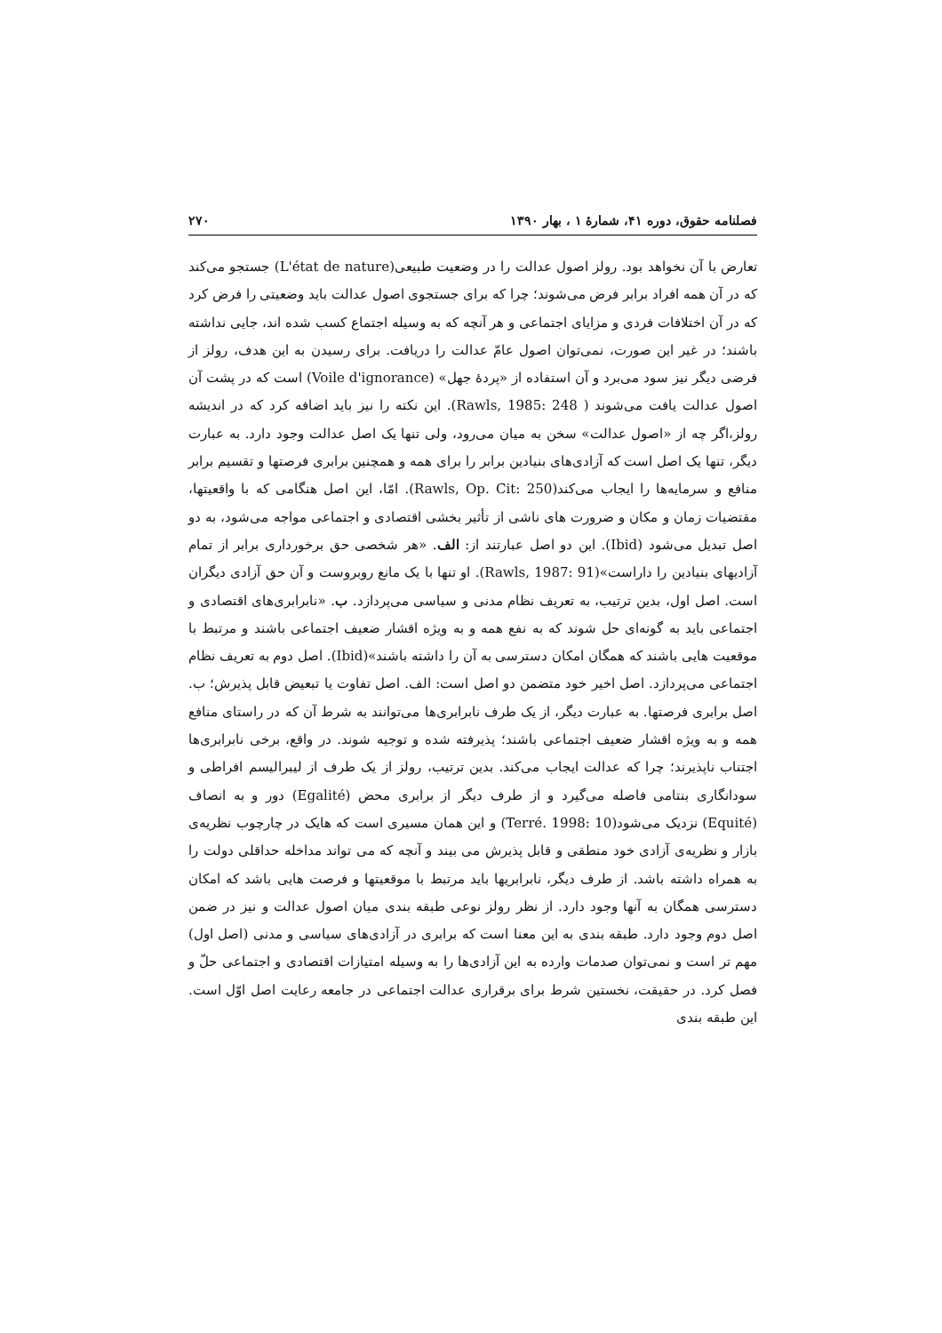فصلنامه حقوق، دوره ۴۱، شمارهٔ ۱ ، بهار ۱۳۹۰ ۲۷۰
تعارض با آن نخواهد بود. رولز اصول عدالت را در وضعیت طبیعی(L'état de nature) جستجو می‌کند که در آن همه افراد برابر فرض می‌شوند؛ چرا که برای جستجوی اصول عدالت باید وضعیتی را فرض کرد که در آن اختلافات فردی و مزایای اجتماعی و هر آنچه که به وسیله اجتماع کسب شده اند، جایی نداشته باشند؛ در غیر این صورت، نمی‌توان اصول عامّ عدالت را دریافت. برای رسیدن به این هدف، رولز از فرضی دیگر نیز سود می‌برد و آن استفاده از «پردهٔ جهل» (Voile d'ignorance) است که در پشت آن اصول عدالت یافت می‌شوند ( Rawls, 1985: 248). این نکته را نیز باید اضافه کرد که در اندیشه رولز،اگر چه از «اصول عدالت» سخن به میان می‌رود، ولی تنها یک اصل عدالت وجود دارد. به عبارت دیگر، تنها یک اصل است که آزادی‌های بنیادین برابر را برای همه و همچنین برابری فرصتها و تقسیم برابر منافع و سرمایه‌ها را ایجاب می‌کند(Rawls, Op. Cit: 250). امّا، این اصل هنگامی که با واقعیتها، مقتضیات زمان و مکان و ضرورت های ناشی از تأثیر بخشی اقتصادی و اجتماعی مواجه می‌شود، به دو اصل تبدیل می‌شود (Ibid). این دو اصل عبارتند از: الف. «هر شخصی حق برخورداری برابر از تمام آزادیهای بنیادین را داراست»(Rawls, 1987: 91). او تنها با یک مانع روبروست و آن حق آزادی دیگران است. اصل اول، بدین ترتیب، به تعریف نظام مدنی و سیاسی می‌پردازد. ب. «نابرابری‌های اقتصادی و اجتماعی باید به گونه‌ای حل شوند که به نفع همه و به ویژه اقشار ضعیف اجتماعی باشند و مرتبط با موقعیت هایی باشند که همگان امکان دسترسی به آن را داشته باشند»(Ibid). اصل دوم به تعریف نظام اجتماعی می‌پردازد. اصل اخیر خود متضمن دو اصل است: الف. اصل تفاوت یا تبعیض قابل پذیرش؛ ب. اصل برابری فرصتها. به عبارت دیگر، از یک طرف نابرابری‌ها می‌توانند به شرط آن که در راستای منافع همه و به ویژه اقشار ضعیف اجتماعی باشند؛ پذیرفته شده و توجیه شوند. در واقع، برخی نابرابری‌ها اجتناب ناپذیرند؛ چرا که عدالت ایجاب می‌کند. بدین ترتیب، رولز از یک طرف از لیبرالیسم افراطی و سودانگاری بنتامی فاصله می‌گیرد و از طرف دیگر از برابری محض (Egalité) دور و به انصاف (Equité) نزدیک می‌شود(Terré. 1998: 10) و این همان مسیری است که هایک در چارچوب نظریه‌ی بازار و نظریه‌ی آزادی خود منطقی و قابل پذیرش می بیند و آنچه که می تواند مداخله حداقلی دولت را به همراه داشته باشد. از طرف دیگر، نابرابریها باید مرتبط با موقعیتها و فرصت هایی باشد که امکان دسترسی همگان به آنها وجود دارد. از نظر رولز نوعی طبقه بندی میان اصول عدالت و نیز در ضمن اصل دوم وجود دارد. طبقه بندی به این معنا است که برابری در آزادی‌های سیاسی و مدنی (اصل اول) مهم تر است و نمی‌توان صدمات وارده به این آزادی‌ها را به وسیله امتیازات اقتصادی و اجتماعی حلّ و فصل کرد. در حقیقت، نخستین شرط برای برقراری عدالت اجتماعی در جامعه رعایت اصل اوّل است. این طبقه بندی